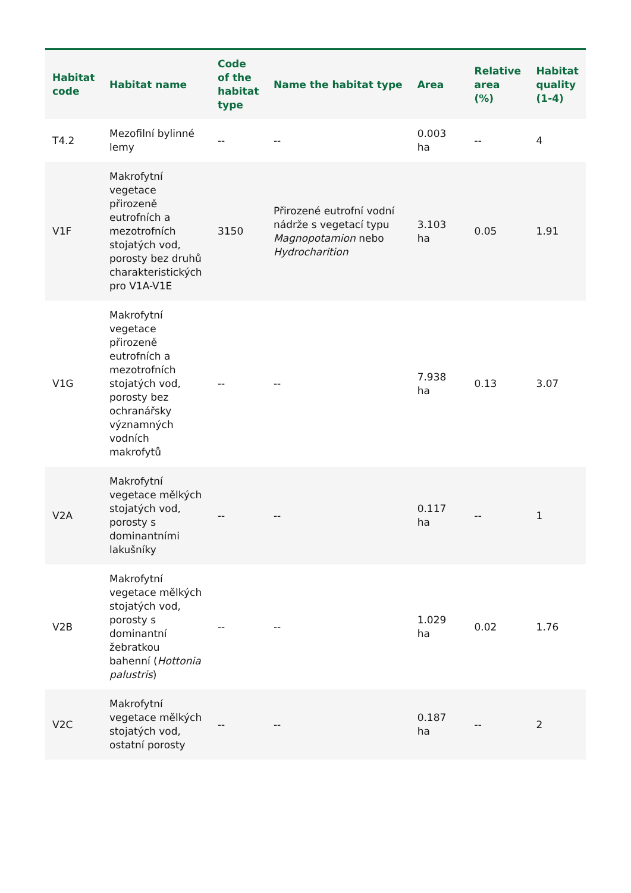| Habitat code | Habitat name | Code of the habitat type | Name the habitat type | Area | Relative area (%) | Habitat quality (1-4) |
| --- | --- | --- | --- | --- | --- | --- |
| T4.2 | Mezofilní bylinné lemy | -- | -- | 0.003 ha | -- | 4 |
| V1F | Makrofytní vegetace přirozeně eutrofních a mezotrofních stojatých vod, porosty bez druhů charakteristických pro V1A-V1E | 3150 | Přirozené eutrofní vodní nádrže s vegetací typu Magnopotamion nebo Hydrocharition | 3.103 ha | 0.05 | 1.91 |
| V1G | Makrofytní vegetace přirozeně eutrofních a mezotrofních stojatých vod, porosty bez ochranářsky významných vodních makrofytů | -- | -- | 7.938 ha | 0.13 | 3.07 |
| V2A | Makrofytní vegetace mělkých stojatých vod, porosty s dominantními lakušníky | -- | -- | 0.117 ha | -- | 1 |
| V2B | Makrofytní vegetace mělkých stojatých vod, porosty s dominantní žebratkou bahenní ( Hottonia palustris ) | -- | -- | 1.029 ha | 0.02 | 1.76 |
| V2C | Makrofytní vegetace mělkých stojatých vod, ostatní porosty | -- | -- | 0.187 ha | -- | 2 |